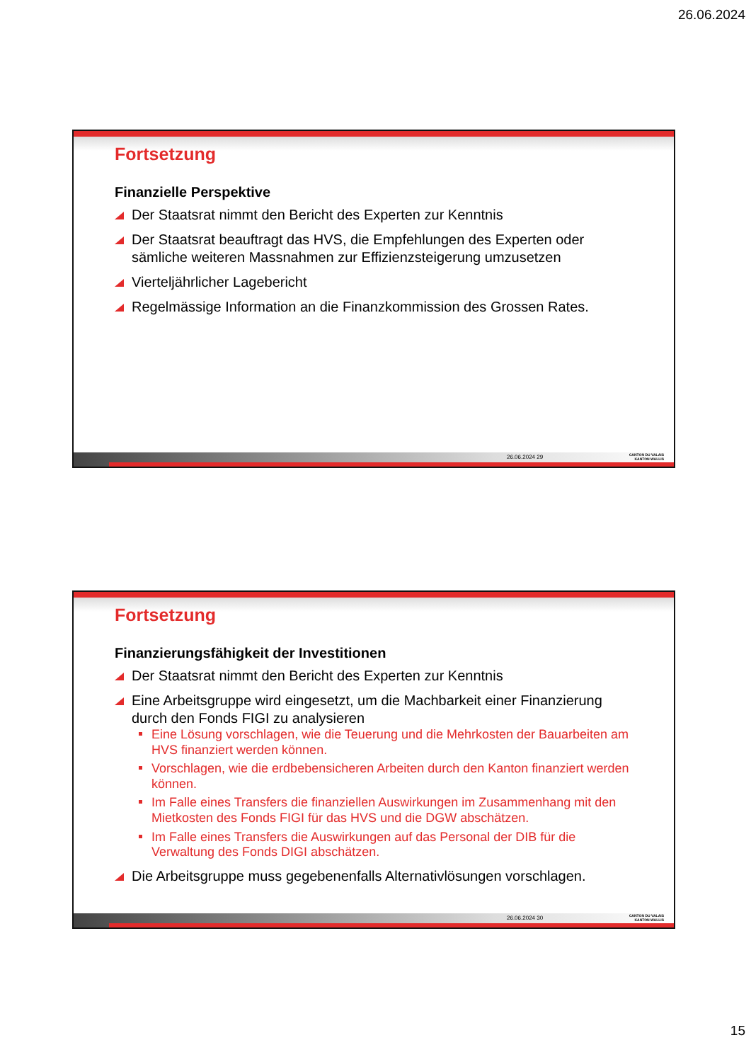26.06.2024
Fortsetzung
Finanzielle Perspektive
Der Staatsrat nimmt den Bericht des Experten zur Kenntnis
Der Staatsrat beauftragt das HVS, die Empfehlungen des Experten oder sämliche weiteren Massnahmen zur Effizienzsteigerung umzusetzen
Vierteljährlicher Lagebericht
Regelmässige Information an die Finanzkommission des Grossen Rates.
26.06.2024 29
CANTON DU VALAIS
KANTON WALLIS
Fortsetzung
Finanzierungsfähigkeit der Investitionen
Der Staatsrat nimmt den Bericht des Experten zur Kenntnis
Eine Arbeitsgruppe wird eingesetzt, um die Machbarkeit einer Finanzierung durch den Fonds FIGI zu analysieren
Eine Lösung vorschlagen, wie die Teuerung und die Mehrkosten der Bauarbeiten am HVS finanziert werden können.
Vorschlagen, wie die erdbebensicheren Arbeiten durch den Kanton finanziert werden können.
Im Falle eines Transfers die finanziellen Auswirkungen im Zusammenhang mit den Mietkosten des Fonds FIGI für das HVS und die DGW abschätzen.
Im Falle eines Transfers die Auswirkungen auf das Personal der DIB für die Verwaltung des Fonds DIGI abschätzen.
Die Arbeitsgruppe muss gegebenenfalls Alternativlösungen vorschlagen.
26.06.2024 30
CANTON DU VALAIS
KANTON WALLIS
15